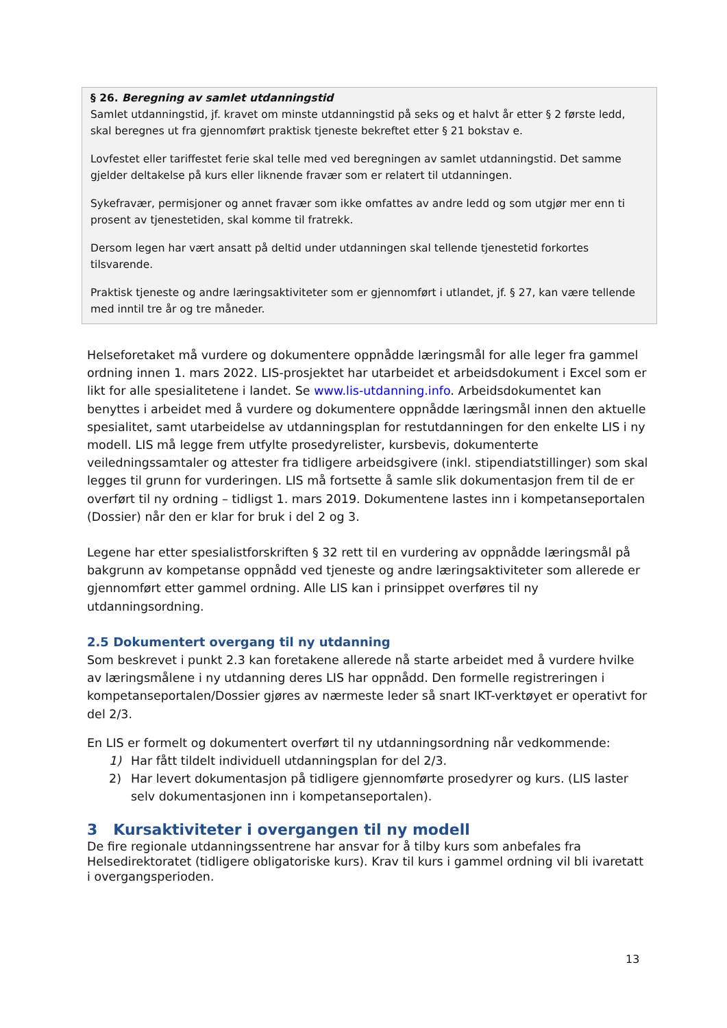§ 26. Beregning av samlet utdanningstid
Samlet utdanningstid, jf. kravet om minste utdanningstid på seks og et halvt år etter § 2 første ledd, skal beregnes ut fra gjennomført praktisk tjeneste bekreftet etter § 21 bokstav e.
Lovfestet eller tariffestet ferie skal telle med ved beregningen av samlet utdanningstid. Det samme gjelder deltakelse på kurs eller liknende fravær som er relatert til utdanningen.
Sykefravær, permisjoner og annet fravær som ikke omfattes av andre ledd og som utgjør mer enn ti prosent av tjenestetiden, skal komme til fratrekk.
Dersom legen har vært ansatt på deltid under utdanningen skal tellende tjenestetid forkortes tilsvarende.
Praktisk tjeneste og andre læringsaktiviteter som er gjennomført i utlandet, jf. § 27, kan være tellende med inntil tre år og tre måneder.
Helseforetaket må vurdere og dokumentere oppnådde læringsmål for alle leger fra gammel ordning innen 1. mars 2022. LIS-prosjektet har utarbeidet et arbeidsdokument i Excel som er likt for alle spesialitetene i landet. Se www.lis-utdanning.info. Arbeidsdokumentet kan benyttes i arbeidet med å vurdere og dokumentere oppnådde læringsmål innen den aktuelle spesialitet, samt utarbeidelse av utdanningsplan for restutdanningen for den enkelte LIS i ny modell. LIS må legge frem utfylte prosedyrelister, kursbevis, dokumenterte veiledningssamtaler og attester fra tidligere arbeidsgivere (inkl. stipendiatstillinger) som skal legges til grunn for vurderingen. LIS må fortsette å samle slik dokumentasjon frem til de er overført til ny ordning – tidligst 1. mars 2019. Dokumentene lastes inn i kompetanseportalen (Dossier) når den er klar for bruk i del 2 og 3.
Legene har etter spesialistforskriften § 32 rett til en vurdering av oppnådde læringsmål på bakgrunn av kompetanse oppnådd ved tjeneste og andre læringsaktiviteter som allerede er gjennomført etter gammel ordning. Alle LIS kan i prinsippet overføres til ny utdanningsordning.
2.5 Dokumentert overgang til ny utdanning
Som beskrevet i punkt 2.3 kan foretakene allerede nå starte arbeidet med å vurdere hvilke av læringsmålene i ny utdanning deres LIS har oppnådd. Den formelle registreringen i kompetanseportalen/Dossier gjøres av nærmeste leder så snart IKT-verktøyet er operativt for del 2/3.
En LIS er formelt og dokumentert overført til ny utdanningsordning når vedkommende:
1) Har fått tildelt individuell utdanningsplan for del 2/3.
2) Har levert dokumentasjon på tidligere gjennomførte prosedyrer og kurs. (LIS laster selv dokumentasjonen inn i kompetanseportalen).
3 Kursaktiviteter i overgangen til ny modell
De fire regionale utdanningssentrene har ansvar for å tilby kurs som anbefales fra Helsedirektoratet (tidligere obligatoriske kurs). Krav til kurs i gammel ordning vil bli ivaretatt i overgangsperioden.
13